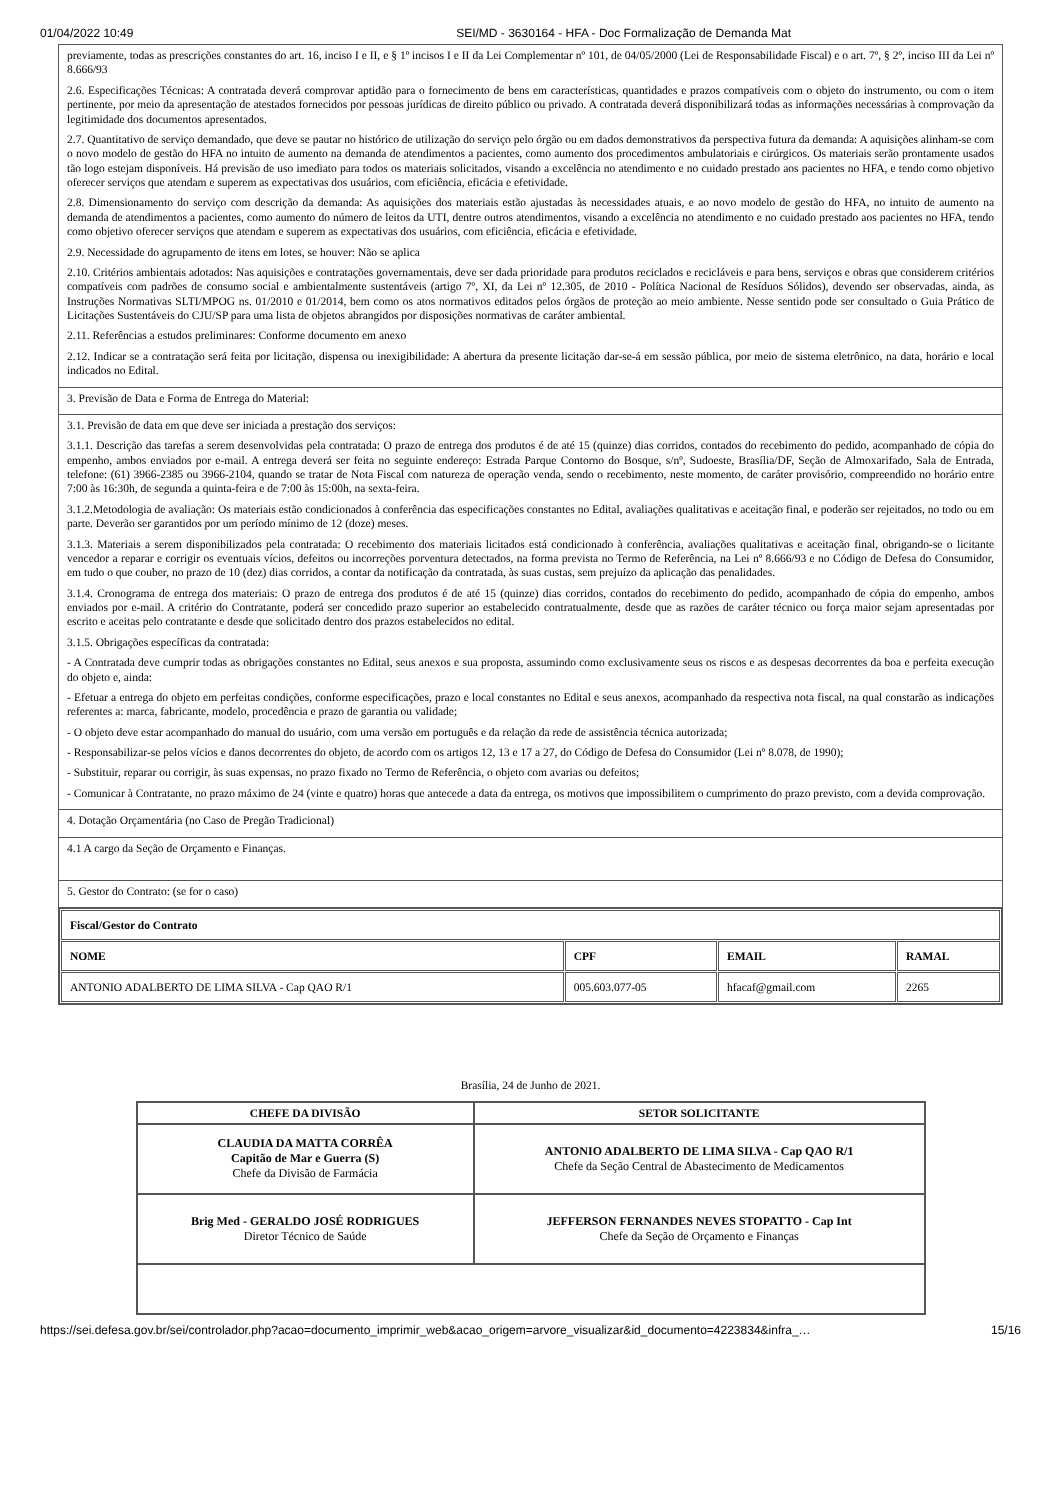01/04/2022 10:49 SEI/MD - 3630164 - HFA - Doc Formalização de Demanda Mat
| previamente, todas as prescrições constantes do art. 16, inciso I e II, e § 1º incisos I e II da Lei Complementar nº 101, de 04/05/2000 (Lei de Responsabilidade Fiscal) e o art. 7º, § 2º, inciso III da Lei nº 8.666/93 2.6. Especificações Técnicas: A contratada deverá comprovar aptidão para o fornecimento de bens em características, quantidades e prazos compatíveis com o objeto do instrumento, ou com o item pertinente, por meio da apresentação de atestados fornecidos por pessoas jurídicas de direito público ou privado. A contratada deverá disponibilizará todas as informações necessárias à comprovação da legitimidade dos documentos apresentados. 2.7. Quantitativo de serviço demandado, que deve se pautar no histórico de utilização do serviço pelo órgão ou em dados demonstrativos da perspectiva futura da demanda: A aquisições alinham-se com o novo modelo de gestão do HFA no intuito de aumento na demanda de atendimentos a pacientes, como aumento dos procedimentos ambulatoriais e cirúrgicos. Os materiais serão prontamente usados tão logo estejam disponíveis. Há previsão de uso imediato para todos os materiais solicitados, visando a excelência no atendimento e no cuidado prestado aos pacientes no HFA, e tendo como objetivo oferecer serviços que atendam e superem as expectativas dos usuários, com eficiência, eficácia e efetividade. 2.8. Dimensionamento do serviço com descrição da demanda: As aquisições dos materiais estão ajustadas às necessidades atuais, e ao novo modelo de gestão do HFA, no intuito de aumento na demanda de atendimentos a pacientes, como aumento do número de leitos da UTI, dentre outros atendimentos, visando a excelência no atendimento e no cuidado prestado aos pacientes no HFA, tendo como objetivo oferecer serviços que atendam e superem as expectativas dos usuários, com eficiência, eficácia e efetividade. 2.9. Necessidade do agrupamento de itens em lotes, se houver: Não se aplica 2.10. Critérios ambientais adotados: Nas aquisições e contratações governamentais, deve ser dada prioridade para produtos reciclados e recicláveis e para bens, serviços e obras que considerem critérios compatíveis com padrões de consumo social e ambientalmente sustentáveis (artigo 7º, XI, da Lei nº 12.305, de 2010 - Política Nacional de Resíduos Sólidos), devendo ser observadas, ainda, as Instruções Normativas SLTI/MPOG ns. 01/2010 e 01/2014, bem como os atos normativos editados pelos órgãos de proteção ao meio ambiente. Nesse sentido pode ser consultado o Guia Prático de Licitações Sustentáveis do CJU/SP para uma lista de objetos abrangidos por disposições normativas de caráter ambiental. 2.11. Referências a estudos preliminares: Conforme documento em anexo 2.12. Indicar se a contratação será feita por licitação, dispensa ou inexigibilidade: A abertura da presente licitação dar-se-á em sessão pública, por meio de sistema eletrônico, na data, horário e local indicados no Edital. |
| 3. Previsão de Data e Forma de Entrega do Material: |
| 3.1. Previsão de data em que deve ser iniciada a prestação dos serviços: 3.1.1. Descrição das tarefas a serem desenvolvidas pela contratada: O prazo de entrega dos produtos é de até 15 (quinze) dias corridos, contados do recebimento do pedido, acompanhado de cópia do empenho, ambos enviados por e-mail. A entrega deverá ser feita no seguinte endereço: Estrada Parque Contorno do Bosque, s/nº, Sudoeste, Brasília/DF, Seção de Almoxarifado, Sala de Entrada, telefone: (61) 3966-2385 ou 3966-2104, quando se tratar de Nota Fiscal com natureza de operação venda, sendo o recebimento, neste momento, de caráter provisório, compreendido no horário entre 7:00 às 16:30h, de segunda a quinta-feira e de 7:00 às 15:00h, na sexta-feira. 3.1.2.Metodologia de avaliação: Os materiais estão condicionados à conferência das especificações constantes no Edital, avaliações qualitativas e aceitação final, e poderão ser rejeitados, no todo ou em parte. Deverão ser garantidos por um período mínimo de 12 (doze) meses. 3.1.3. Materiais a serem disponibilizados pela contratada: O recebimento dos materiais licitados está condicionado à conferência, avaliações qualitativas e aceitação final, obrigando-se o licitante vencedor a reparar e corrigir os eventuais vícios, defeitos ou incorreções porventura detectados, na forma prevista no Termo de Referência, na Lei nº 8.666/93 e no Código de Defesa do Consumidor, em tudo o que couber, no prazo de 10 (dez) dias corridos, a contar da notificação da contratada, às suas custas, sem prejuízo da aplicação das penalidades. 3.1.4. Cronograma de entrega dos materiais: O prazo de entrega dos produtos é de até 15 (quinze) dias corridos, contados do recebimento do pedido, acompanhado de cópia do empenho, ambos enviados por e-mail. A critério do Contratante, poderá ser concedido prazo superior ao estabelecido contratualmente, desde que as razões de caráter técnico ou força maior sejam apresentadas por escrito e aceitas pelo contratante e desde que solicitado dentro dos prazos estabelecidos no edital. 3.1.5. Obrigações específicas da contratada: - A Contratada deve cumprir todas as obrigações constantes no Edital, seus anexos e sua proposta, assumindo como exclusivamente seus os riscos e as despesas decorrentes da boa e perfeita execução do objeto e, ainda: - Efetuar a entrega do objeto em perfeitas condições, conforme especificações, prazo e local constantes no Edital e seus anexos, acompanhado da respectiva nota fiscal, na qual constarão as indicações referentes a: marca, fabricante, modelo, procedência e prazo de garantia ou validade; - O objeto deve estar acompanhado do manual do usuário, com uma versão em português e da relação da rede de assistência técnica autorizada; - Responsabilizar-se pelos vícios e danos decorrentes do objeto, de acordo com os artigos 12, 13 e 17 a 27, do Código de Defesa do Consumidor (Lei nº 8.078, de 1990); - Substituir, reparar ou corrigir, às suas expensas, no prazo fixado no Termo de Referência, o objeto com avarias ou defeitos; - Comunicar à Contratante, no prazo máximo de 24 (vinte e quatro) horas que antecede a data da entrega, os motivos que impossibilitem o cumprimento do prazo previsto, com a devida comprovação. |
| 4. Dotação Orçamentária (no Caso de Pregão Tradicional) |
| 4.1 A cargo da Seção de Orçamento e Finanças. |
| 5. Gestor do Contrato: (se for o caso) |
| / Fiscal/Gestor do Contrato / / / / / --- / --- / --- / --- / / NOME / CPF / EMAIL / RAMAL / / ANTONIO ADALBERTO DE LIMA SILVA - Cap QAO R/1 / 005.603.077-05 / hfacaf@gmail.com / 2265 / |
Brasília, 24 de Junho de 2021.
| CHEFE DA DIVISÃO | SETOR SOLICITANTE |
| --- | --- |
| CLAUDIA DA MATTA CORRÊA Capitão de Mar e Guerra (S) Chefe da Divisão de Farmácia | ANTONIO ADALBERTO DE LIMA SILVA - Cap QAO R/1 Chefe da Seção Central de Abastecimento de Medicamentos |
| Brig Med - GERALDO JOSÉ RODRIGUES Diretor Técnico de Saúde | JEFFERSON FERNANDES NEVES STOPATTO - Cap Int Chefe da Seção de Orçamento e Finanças |
https://sei.defesa.gov.br/sei/controlador.php?acao=documento_imprimir_web&acao_origem=arvore_visualizar&id_documento=4223834&infra_… 15/16